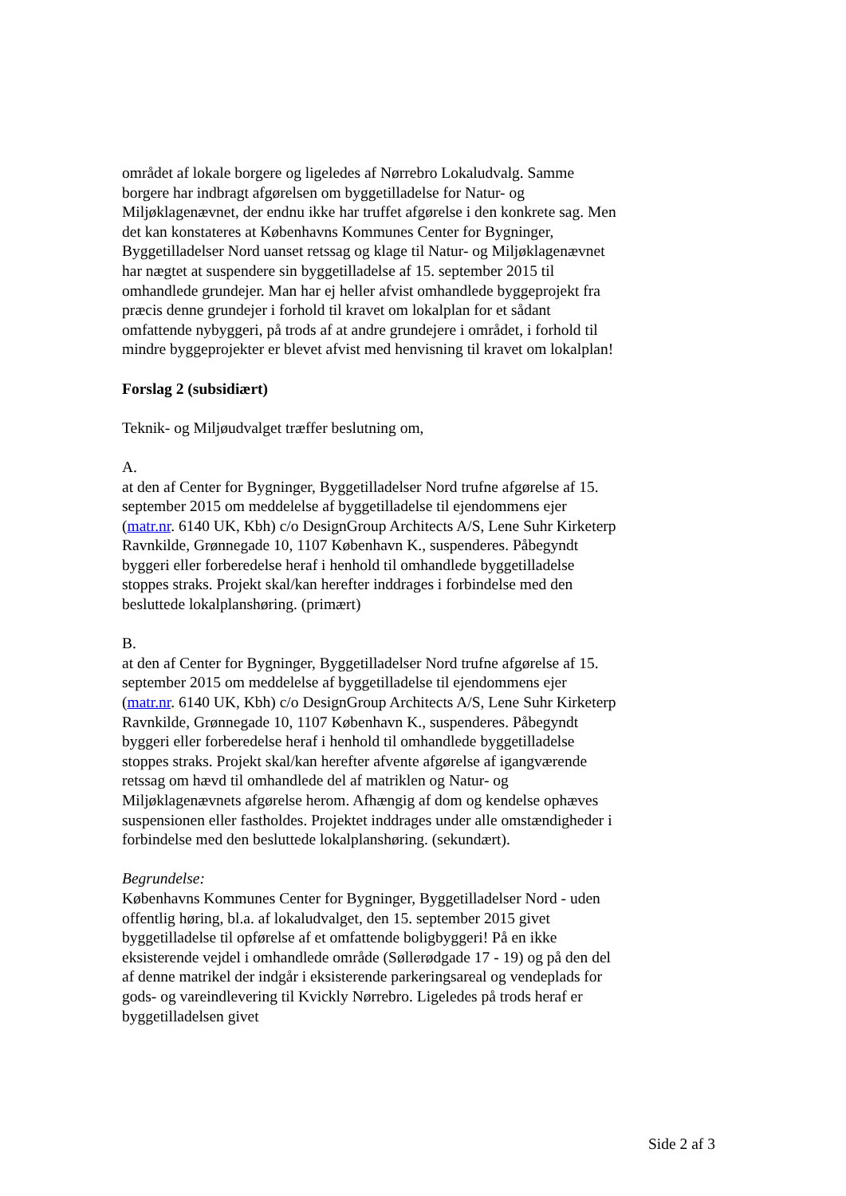området af lokale borgere og ligeledes af Nørrebro Lokaludvalg. Samme borgere har indbragt afgørelsen om byggetilladelse for Natur- og Miljøklagenævnet, der endnu ikke har truffet afgørelse i den konkrete sag. Men det kan konstateres at Københavns Kommunes Center for Bygninger, Byggetilladelser Nord uanset retssag og klage til Natur- og Miljøklagenævnet har nægtet at suspendere sin byggetilladelse af 15. september 2015 til omhandlede grundejer. Man har ej heller afvist omhandlede byggeprojekt fra præcis denne grundejer i forhold til kravet om lokalplan for et sådant omfattende nybyggeri, på trods af at andre grundejere i området, i forhold til mindre byggeprojekter er blevet afvist med henvisning til kravet om lokalplan!
Forslag 2 (subsidiært)
Teknik- og Miljøudvalget træffer beslutning om,
A.
at den af Center for Bygninger, Byggetilladelser Nord trufne afgørelse af 15. september 2015 om meddelelse af byggetilladelse til ejendommens ejer (matr.nr. 6140 UK, Kbh) c/o DesignGroup Architects A/S, Lene Suhr Kirketerp Ravnkilde, Grønnegade 10, 1107 København K., suspenderes. Påbegyndt byggeri eller forberedelse heraf i henhold til omhandlede byggetilladelse stoppes straks. Projekt skal/kan herefter inddrages i forbindelse med den besluttede lokalplanshøring. (primært)
B.
at den af Center for Bygninger, Byggetilladelser Nord trufne afgørelse af 15. september 2015 om meddelelse af byggetilladelse til ejendommens ejer (matr.nr. 6140 UK, Kbh) c/o DesignGroup Architects A/S, Lene Suhr Kirketerp Ravnkilde, Grønnegade 10, 1107 København K., suspenderes. Påbegyndt byggeri eller forberedelse heraf i henhold til omhandlede byggetilladelse stoppes straks. Projekt skal/kan herefter afvente afgørelse af igangværende retssag om hævd til omhandlede del af matriklen og Natur- og Miljøklagenævnets afgørelse herom. Afhængig af dom og kendelse ophæves suspensionen eller fastholdes. Projektet inddrages under alle omstændigheder i forbindelse med den besluttede lokalplanshøring. (sekundært).
Begrundelse:
Københavns Kommunes Center for Bygninger, Byggetilladelser Nord - uden offentlig høring, bl.a. af lokaludvalget, den 15. september 2015 givet byggetilladelse til opførelse af et omfattende boligbyggeri! På en ikke eksisterende vejdel i omhandlede område (Søllerødgade 17 - 19) og på den del af denne matrikel der indgår i eksisterende parkeringsareal og vendeplads for gods- og vareindlevering til Kvickly Nørrebro. Ligeledes på trods heraf er byggetilladelsen givet
Side 2 af 3